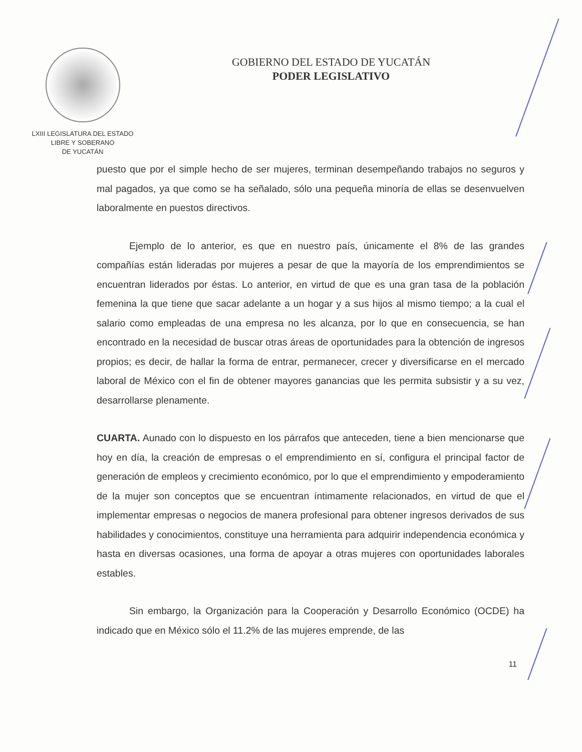LXIII LEGISLATURA DEL ESTADO
LIBRE Y SOBERANO
DE YUCATÁN
GOBIERNO DEL ESTADO DE YUCATÁN
PODER LEGISLATIVO
puesto que por el simple hecho de ser mujeres, terminan desempeñando trabajos no seguros y mal pagados, ya que como se ha señalado, sólo una pequeña minoría de ellas se desenvuelven laboralmente en puestos directivos.
Ejemplo de lo anterior, es que en nuestro país, únicamente el 8% de las grandes compañías están lideradas por mujeres a pesar de que la mayoría de los emprendimientos se encuentran liderados por éstas. Lo anterior, en virtud de que es una gran tasa de la población femenina la que tiene que sacar adelante a un hogar y a sus hijos al mismo tiempo; a la cual el salario como empleadas de una empresa no les alcanza, por lo que en consecuencia, se han encontrado en la necesidad de buscar otras áreas de oportunidades para la obtención de ingresos propios; es decir, de hallar la forma de entrar, permanecer, crecer y diversificarse en el mercado laboral de México con el fin de obtener mayores ganancias que les permita subsistir y a su vez, desarrollarse plenamente.
CUARTA. Aunado con lo dispuesto en los párrafos que anteceden, tiene a bien mencionarse que hoy en día, la creación de empresas o el emprendimiento en sí, configura el principal factor de generación de empleos y crecimiento económico, por lo que el emprendimiento y empoderamiento de la mujer son conceptos que se encuentran íntimamente relacionados, en virtud de que el implementar empresas o negocios de manera profesional para obtener ingresos derivados de sus habilidades y conocimientos, constituye una herramienta para adquirir independencia económica y hasta en diversas ocasiones, una forma de apoyar a otras mujeres con oportunidades laborales estables.
Sin embargo, la Organización para la Cooperación y Desarrollo Económico (OCDE) ha indicado que en México sólo el 11.2% de las mujeres emprende, de las
11